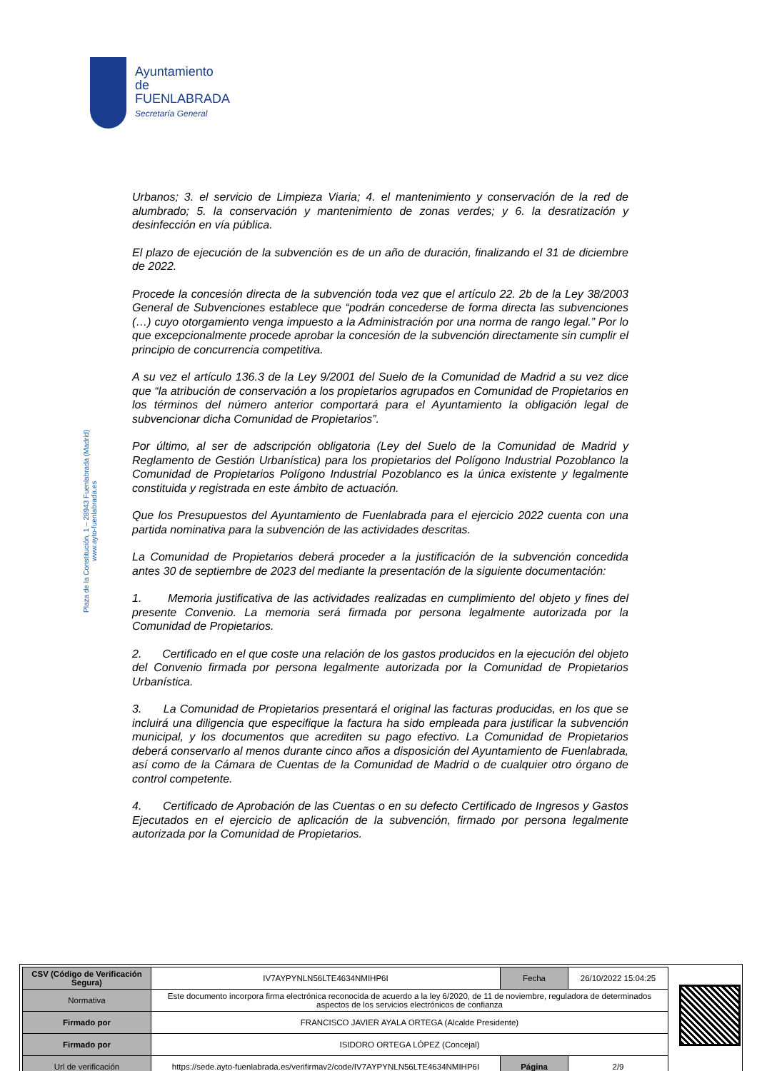Ayuntamiento de
FUENLABRADA
Secretaría General
Plaza de la Constitución, 1 – 28943 Fuenlabrada (Madrid)
www.ayto-fuenlabrada.es
Urbanos; 3. el servicio de Limpieza Viaria; 4. el mantenimiento y conservación de la red de alumbrado; 5. la conservación y mantenimiento de zonas verdes; y 6. la desratización y desinfección en vía pública.
El plazo de ejecución de la subvención es de un año de duración, finalizando el 31 de diciembre de 2022.
Procede la concesión directa de la subvención toda vez que el artículo 22. 2b de la Ley 38/2003 General de Subvenciones establece que “podrán concederse de forma directa las subvenciones (…) cuyo otorgamiento venga impuesto a la Administración por una norma de rango legal.” Por lo que excepcionalmente procede aprobar la concesión de la subvención directamente sin cumplir el principio de concurrencia competitiva.
A su vez el artículo 136.3 de la Ley 9/2001 del Suelo de la Comunidad de Madrid a su vez dice que “la atribución de conservación a los propietarios agrupados en Comunidad de Propietarios en los términos del número anterior comportará para el Ayuntamiento la obligación legal de subvencionar dicha Comunidad de Propietarios”.
Por último, al ser de adscripción obligatoria (Ley del Suelo de la Comunidad de Madrid y Reglamento de Gestión Urbanística) para los propietarios del Polígono Industrial Pozoblanco la Comunidad de Propietarios Polígono Industrial Pozoblanco es la única existente y legalmente constituida y registrada en este ámbito de actuación.
Que los Presupuestos del Ayuntamiento de Fuenlabrada para el ejercicio 2022 cuenta con una partida nominativa para la subvención de las actividades descritas.
La Comunidad de Propietarios deberá proceder a la justificación de la subvención concedida antes 30 de septiembre de 2023 del mediante la presentación de la siguiente documentación:
1. Memoria justificativa de las actividades realizadas en cumplimiento del objeto y fines del presente Convenio. La memoria será firmada por persona legalmente autorizada por la Comunidad de Propietarios.
2. Certificado en el que coste una relación de los gastos producidos en la ejecución del objeto del Convenio firmada por persona legalmente autorizada por la Comunidad de Propietarios Urbanística.
3. La Comunidad de Propietarios presentará el original las facturas producidas, en los que se incluirá una diligencia que especifique la factura ha sido empleada para justificar la subvención municipal, y los documentos que acrediten su pago efectivo. La Comunidad de Propietarios deberá conservarlo al menos durante cinco años a disposición del Ayuntamiento de Fuenlabrada, así como de la Cámara de Cuentas de la Comunidad de Madrid o de cualquier otro órgano de control competente.
4. Certificado de Aprobación de las Cuentas o en su defecto Certificado de Ingresos y Gastos Ejecutados en el ejercicio de aplicación de la subvención, firmado por persona legalmente autorizada por la Comunidad de Propietarios.
| CSV (Código de Verificación Segura) | IV7AYPYNLN56LTE4634NMIHP6I | Fecha | 26/10/2022 15:04:25 |
| Normativa | Este documento incorpora firma electrónica reconocida de acuerdo a la ley 6/2020, de 11 de noviembre, reguladora de determinados aspectos de los servicios electrónicos de confianza | | |
| Firmado por | FRANCISCO JAVIER AYALA ORTEGA (Alcalde Presidente) | | |
| Firmado por | ISIDORO ORTEGA LÓPEZ (Concejal) | | |
| Url de verificación | https://sede.ayto-fuenlabrada.es/verifirmav2/code/IV7AYPYNLN56LTE4634NMIHP6I | Página | 2/9 |